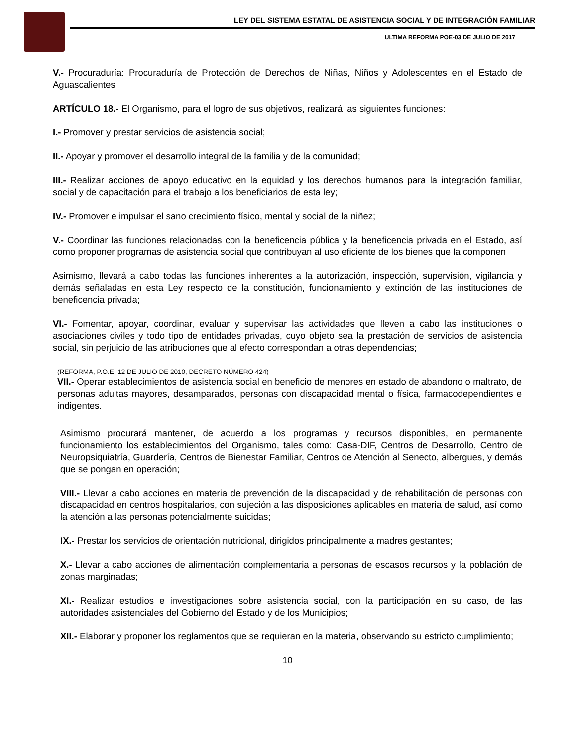LEY DEL SISTEMA ESTATAL DE ASISTENCIA SOCIAL Y DE INTEGRACIÓN FAMILIAR
ULTIMA REFORMA POE-03 DE JULIO DE 2017
V.- Procuraduría: Procuraduría de Protección de Derechos de Niñas, Niños y Adolescentes en el Estado de Aguascalientes
ARTÍCULO 18.- El Organismo, para el logro de sus objetivos, realizará las siguientes funciones:
I.- Promover y prestar servicios de asistencia social;
II.- Apoyar y promover el desarrollo integral de la familia y de la comunidad;
III.- Realizar acciones de apoyo educativo en la equidad y los derechos humanos para la integración familiar, social y de capacitación para el trabajo a los beneficiarios de esta ley;
IV.- Promover e impulsar el sano crecimiento físico, mental y social de la niñez;
V.- Coordinar las funciones relacionadas con la beneficencia pública y la beneficencia privada en el Estado, así como proponer programas de asistencia social que contribuyan al uso eficiente de los bienes que la componen
Asimismo, llevará a cabo todas las funciones inherentes a la autorización, inspección, supervisión, vigilancia y demás señaladas en esta Ley respecto de la constitución, funcionamiento y extinción de las instituciones de beneficencia privada;
VI.- Fomentar, apoyar, coordinar, evaluar y supervisar las actividades que lleven a cabo las instituciones o asociaciones civiles y todo tipo de entidades privadas, cuyo objeto sea la prestación de servicios de asistencia social, sin perjuicio de las atribuciones que al efecto correspondan a otras dependencias;
(REFORMA, P.O.E. 12 DE JULIO DE 2010, DECRETO NÚMERO 424)
VII.- Operar establecimientos de asistencia social en beneficio de menores en estado de abandono o maltrato, de personas adultas mayores, desamparados, personas con discapacidad mental o física, farmacodependientes e indigentes.
Asimismo procurará mantener, de acuerdo a los programas y recursos disponibles, en permanente funcionamiento los establecimientos del Organismo, tales como: Casa-DIF, Centros de Desarrollo, Centro de Neuropsiquiatría, Guardería, Centros de Bienestar Familiar, Centros de Atención al Senecto, albergues, y demás que se pongan en operación;
VIII.- Llevar a cabo acciones en materia de prevención de la discapacidad y de rehabilitación de personas con discapacidad en centros hospitalarios, con sujeción a las disposiciones aplicables en materia de salud, así como la atención a las personas potencialmente suicidas;
IX.- Prestar los servicios de orientación nutricional, dirigidos principalmente a madres gestantes;
X.- Llevar a cabo acciones de alimentación complementaria a personas de escasos recursos y la población de zonas marginadas;
XI.- Realizar estudios e investigaciones sobre asistencia social, con la participación en su caso, de las autoridades asistenciales del Gobierno del Estado y de los Municipios;
XII.- Elaborar y proponer los reglamentos que se requieran en la materia, observando su estricto cumplimiento;
10